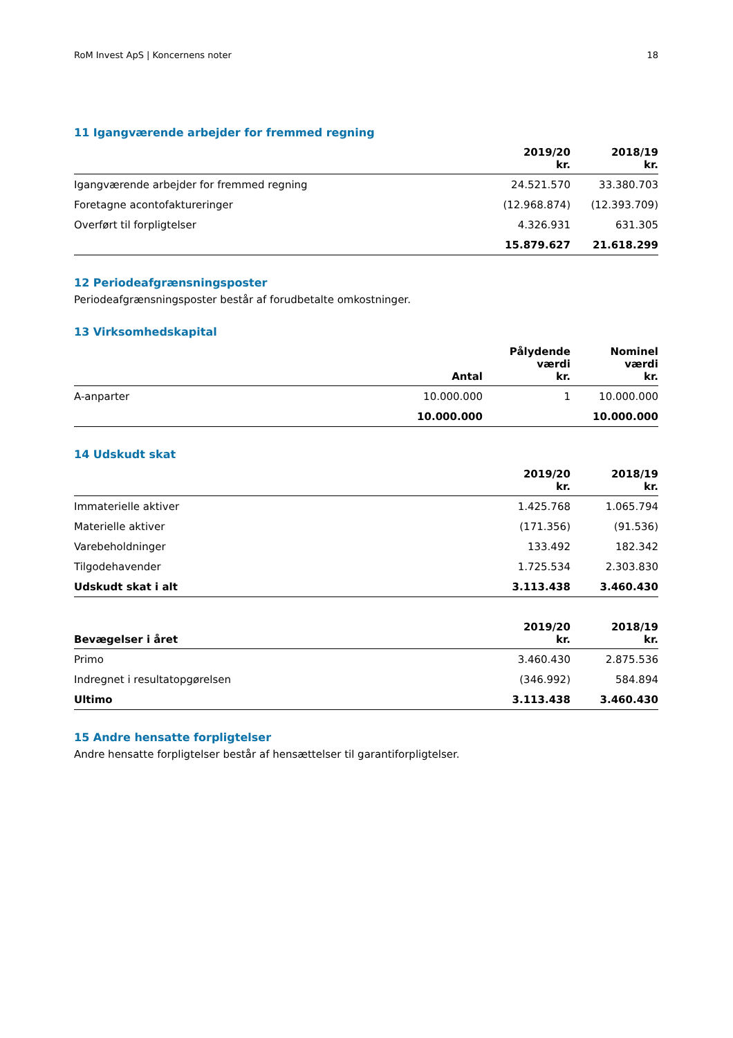RoM Invest ApS | Koncernens noter 18
11 Igangværende arbejder for fremmed regning
| | 2019/20 kr. | 2018/19 kr. |
| --- | --- | --- |
| Igangværende arbejder for fremmed regning | 24.521.570 | 33.380.703 |
| Foretagne acontofaktureringer | (12.968.874) | (12.393.709) |
| Overført til forpligtelser | 4.326.931 | 631.305 |
| | 15.879.627 | 21.618.299 |
12 Periodeafgrænsningsposter
Periodeafgrænsningsposter består af forudbetalte omkostninger.
13 Virksomhedskapital
| | Antal | Pålydende værdi kr. | Nominel værdi kr. |
| --- | --- | --- | --- |
| A-anparter | 10.000.000 | 1 | 10.000.000 |
| | 10.000.000 | | 10.000.000 |
14 Udskudt skat
| | 2019/20 kr. | 2018/19 kr. |
| --- | --- | --- |
| Immaterielle aktiver | 1.425.768 | 1.065.794 |
| Materielle aktiver | (171.356) | (91.536) |
| Varebeholdninger | 133.492 | 182.342 |
| Tilgodehavender | 1.725.534 | 2.303.830 |
| Udskudt skat i alt | 3.113.438 | 3.460.430 |
| Bevægelser i året | 2019/20 kr. | 2018/19 kr. |
| --- | --- | --- |
| Primo | 3.460.430 | 2.875.536 |
| Indregnet i resultatopgørelsen | (346.992) | 584.894 |
| Ultimo | 3.113.438 | 3.460.430 |
15 Andre hensatte forpligtelser
Andre hensatte forpligtelser består af hensættelser til garantiforpligtelser.